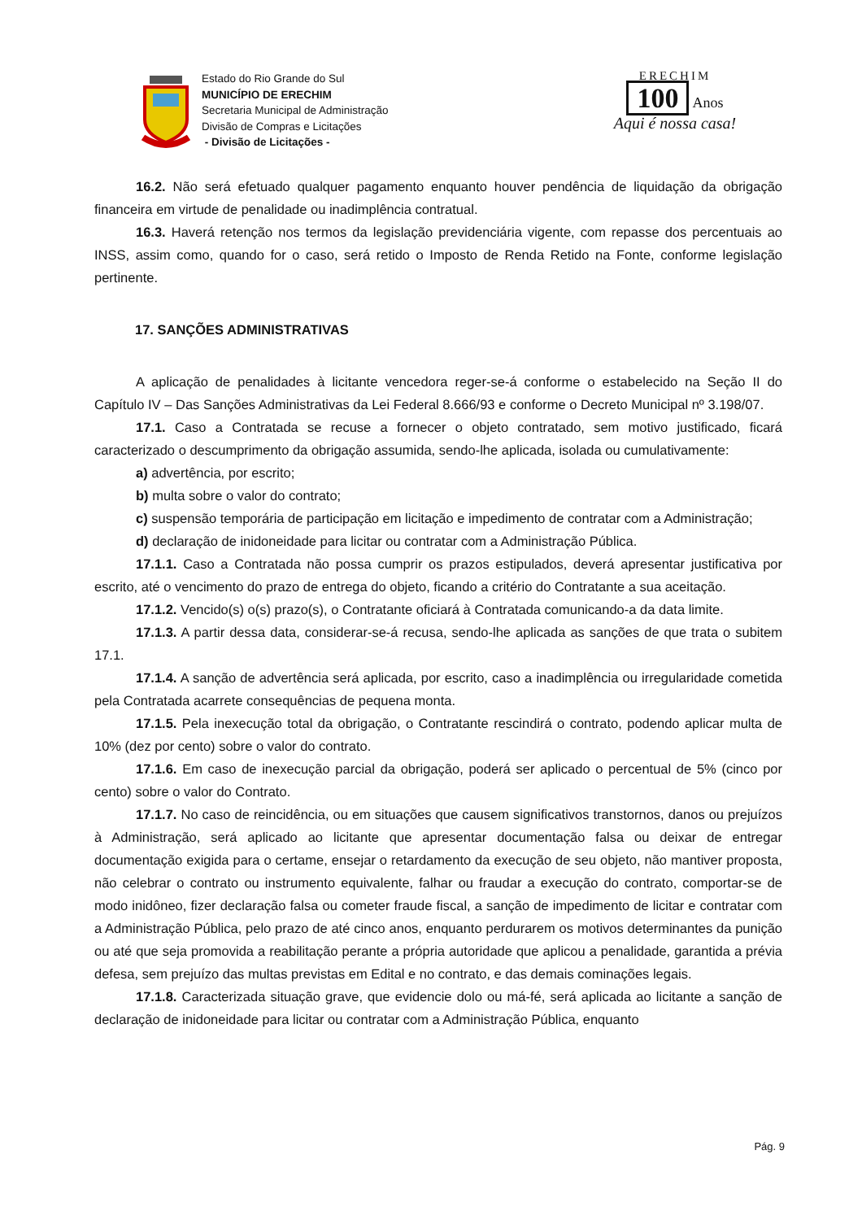Estado do Rio Grande do Sul
MUNICÍPIO DE ERECHIM
Secretaria Municipal de Administração
Divisão de Compras e Licitações
- Divisão de Licitações -
ERECHIM
100 Anos
Aqui é nossa casa!
16.2. Não será efetuado qualquer pagamento enquanto houver pendência de liquidação da obrigação financeira em virtude de penalidade ou inadimplência contratual.
16.3. Haverá retenção nos termos da legislação previdenciária vigente, com repasse dos percentuais ao INSS, assim como, quando for o caso, será retido o Imposto de Renda Retido na Fonte, conforme legislação pertinente.
17. SANÇÕES ADMINISTRATIVAS
A aplicação de penalidades à licitante vencedora reger-se-á conforme o estabelecido na Seção II do Capítulo IV – Das Sanções Administrativas da Lei Federal 8.666/93 e conforme o Decreto Municipal nº 3.198/07.
17.1. Caso a Contratada se recuse a fornecer o objeto contratado, sem motivo justificado, ficará caracterizado o descumprimento da obrigação assumida, sendo-lhe aplicada, isolada ou cumulativamente:
a) advertência, por escrito;
b) multa sobre o valor do contrato;
c) suspensão temporária de participação em licitação e impedimento de contratar com a Administração;
d) declaração de inidoneidade para licitar ou contratar com a Administração Pública.
17.1.1. Caso a Contratada não possa cumprir os prazos estipulados, deverá apresentar justificativa por escrito, até o vencimento do prazo de entrega do objeto, ficando a critério do Contratante a sua aceitação.
17.1.2. Vencido(s) o(s) prazo(s), o Contratante oficiará à Contratada comunicando-a da data limite.
17.1.3. A partir dessa data, considerar-se-á recusa, sendo-lhe aplicada as sanções de que trata o subitem 17.1.
17.1.4. A sanção de advertência será aplicada, por escrito, caso a inadimplência ou irregularidade cometida pela Contratada acarrete consequências de pequena monta.
17.1.5. Pela inexecução total da obrigação, o Contratante rescindirá o contrato, podendo aplicar multa de 10% (dez por cento) sobre o valor do contrato.
17.1.6. Em caso de inexecução parcial da obrigação, poderá ser aplicado o percentual de 5% (cinco por cento) sobre o valor do Contrato.
17.1.7. No caso de reincidência, ou em situações que causem significativos transtornos, danos ou prejuízos à Administração, será aplicado ao licitante que apresentar documentação falsa ou deixar de entregar documentação exigida para o certame, ensejar o retardamento da execução de seu objeto, não mantiver proposta, não celebrar o contrato ou instrumento equivalente, falhar ou fraudar a execução do contrato, comportar-se de modo inidôneo, fizer declaração falsa ou cometer fraude fiscal, a sanção de impedimento de licitar e contratar com a Administração Pública, pelo prazo de até cinco anos, enquanto perdurarem os motivos determinantes da punição ou até que seja promovida a reabilitação perante a própria autoridade que aplicou a penalidade, garantida a prévia defesa, sem prejuízo das multas previstas em Edital e no contrato, e das demais cominações legais.
17.1.8. Caracterizada situação grave, que evidencie dolo ou má-fé, será aplicada ao licitante a sanção de declaração de inidoneidade para licitar ou contratar com a Administração Pública, enquanto
Pág. 9